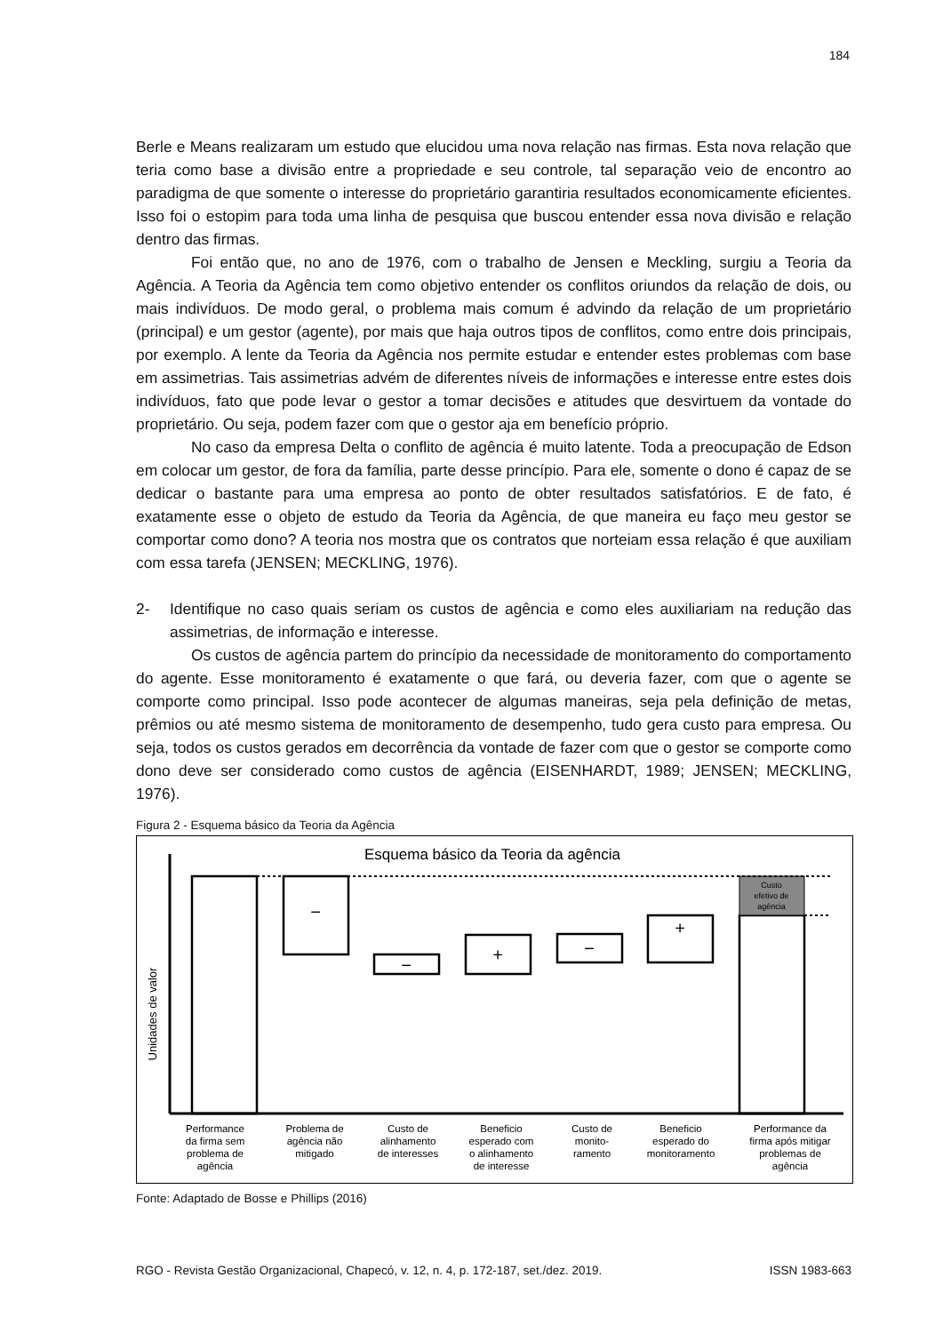184
Berle e Means realizaram um estudo que elucidou uma nova relação nas firmas. Esta nova relação que teria como base a divisão entre a propriedade e seu controle, tal separação veio de encontro ao paradigma de que somente o interesse do proprietário garantiria resultados economicamente eficientes. Isso foi o estopim para toda uma linha de pesquisa que buscou entender essa nova divisão e relação dentro das firmas.
Foi então que, no ano de 1976, com o trabalho de Jensen e Meckling, surgiu a Teoria da Agência. A Teoria da Agência tem como objetivo entender os conflitos oriundos da relação de dois, ou mais indivíduos. De modo geral, o problema mais comum é advindo da relação de um proprietário (principal) e um gestor (agente), por mais que haja outros tipos de conflitos, como entre dois principais, por exemplo. A lente da Teoria da Agência nos permite estudar e entender estes problemas com base em assimetrias. Tais assimetrias advém de diferentes níveis de informações e interesse entre estes dois indivíduos, fato que pode levar o gestor a tomar decisões e atitudes que desvirtuem da vontade do proprietário. Ou seja, podem fazer com que o gestor aja em benefício próprio.
No caso da empresa Delta o conflito de agência é muito latente. Toda a preocupação de Edson em colocar um gestor, de fora da família, parte desse princípio. Para ele, somente o dono é capaz de se dedicar o bastante para uma empresa ao ponto de obter resultados satisfatórios. E de fato, é exatamente esse o objeto de estudo da Teoria da Agência, de que maneira eu faço meu gestor se comportar como dono? A teoria nos mostra que os contratos que norteiam essa relação é que auxiliam com essa tarefa (JENSEN; MECKLING, 1976).
2- Identifique no caso quais seriam os custos de agência e como eles auxiliariam na redução das assimetrias, de informação e interesse.
Os custos de agência partem do princípio da necessidade de monitoramento do comportamento do agente. Esse monitoramento é exatamente o que fará, ou deveria fazer, com que o agente se comporte como principal. Isso pode acontecer de algumas maneiras, seja pela definição de metas, prêmios ou até mesmo sistema de monitoramento de desempenho, tudo gera custo para empresa. Ou seja, todos os custos gerados em decorrência da vontade de fazer com que o gestor se comporte como dono deve ser considerado como custos de agência (EISENHARDT, 1989; JENSEN; MECKLING, 1976).
Figura 2 - Esquema básico da Teoria da Agência
Esquema básico da Teoria da agência
Unidades de valor
Custo
efetivo de
agência
−
−
+
−
+
Performance
da firma sem
problema de
agência
Problema de
agência não
mitigado
Custo de
alinhamento
de interesses
Beneficio
esperado com
o alinhamento
de interesse
Custo de
monito-
ramento
Beneficio
esperado do
monitoramento
Performance da
firma após mitigar
problemas de
agência
Fonte: Adaptado de Bosse e Phillips (2016)
RGO - Revista Gestão Organizacional, Chapecó, v. 12, n. 4, p. 172-187, set./dez. 2019. ISSN 1983-663